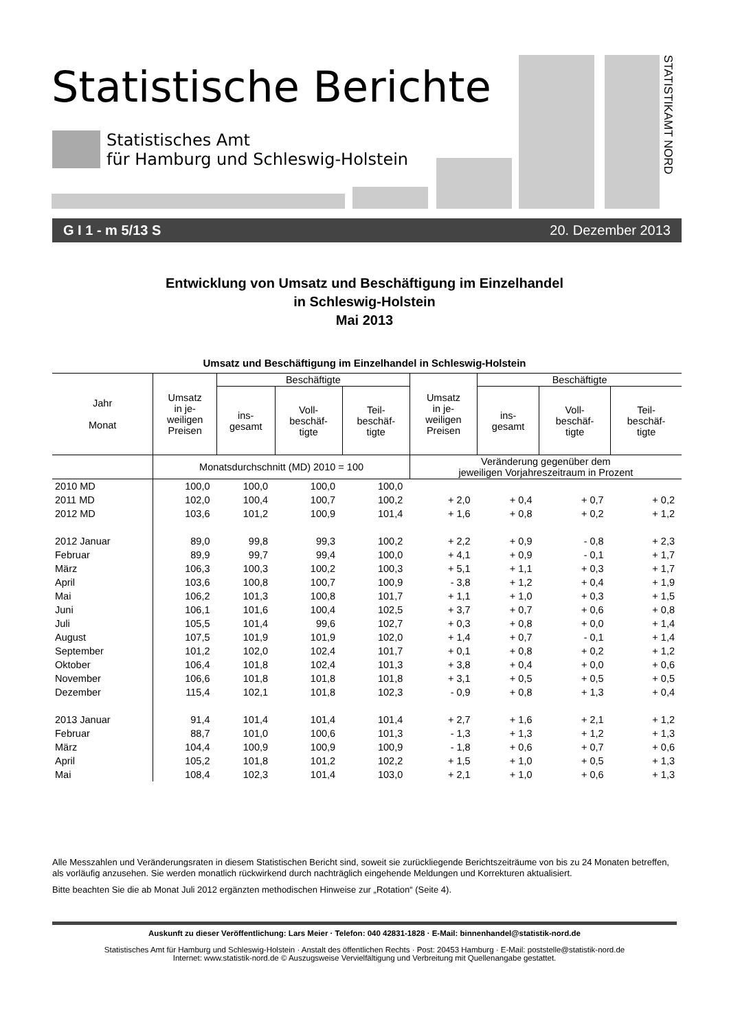Statistische Berichte
Statistisches Amt
für Hamburg und Schleswig-Holstein
STATISTIKAMT NORD
G I 1 - m 5/13 S 20. Dezember 2013
Entwicklung von Umsatz und Beschäftigung im Einzelhandel
in Schleswig-Holstein
Mai 2013
Umsatz und Beschäftigung im Einzelhandel in Schleswig-Holstein
| Jahr Monat | Umsatz in je- weiligen Preisen | Beschäftigte | | | Umsatz in je- weiligen Preisen | Beschäftigte | | |
| --- | --- | --- | --- | --- | --- | --- | --- | --- |
| | | ins- gesamt | Voll- beschäf- tigte | Teil- beschäf- tigte | | ins- gesamt | Voll- beschäf- tigte | Teil- beschäf- tigte |
| | Monatsdurchschnitt (MD) 2010 = 100 | | | | Veränderung gegenüber dem jeweiligen Vorjahreszeitraum in Prozent | | | |
| 2010 MD | 100,0 | 100,0 | 100,0 | 100,0 | | | | |
| 2011 MD | 102,0 | 100,4 | 100,7 | 100,2 | + 2,0 | + 0,4 | + 0,7 | + 0,2 |
| 2012 MD | 103,6 | 101,2 | 100,9 | 101,4 | + 1,6 | + 0,8 | + 0,2 | + 1,2 |
| 2012 Januar | 89,0 | 99,8 | 99,3 | 100,2 | + 2,2 | + 0,9 | - 0,8 | + 2,3 |
| Februar | 89,9 | 99,7 | 99,4 | 100,0 | + 4,1 | + 0,9 | - 0,1 | + 1,7 |
| März | 106,3 | 100,3 | 100,2 | 100,3 | + 5,1 | + 1,1 | + 0,3 | + 1,7 |
| April | 103,6 | 100,8 | 100,7 | 100,9 | - 3,8 | + 1,2 | + 0,4 | + 1,9 |
| Mai | 106,2 | 101,3 | 100,8 | 101,7 | + 1,1 | + 1,0 | + 0,3 | + 1,5 |
| Juni | 106,1 | 101,6 | 100,4 | 102,5 | + 3,7 | + 0,7 | + 0,6 | + 0,8 |
| Juli | 105,5 | 101,4 | 99,6 | 102,7 | + 0,3 | + 0,8 | + 0,0 | + 1,4 |
| August | 107,5 | 101,9 | 101,9 | 102,0 | + 1,4 | + 0,7 | - 0,1 | + 1,4 |
| September | 101,2 | 102,0 | 102,4 | 101,7 | + 0,1 | + 0,8 | + 0,2 | + 1,2 |
| Oktober | 106,4 | 101,8 | 102,4 | 101,3 | + 3,8 | + 0,4 | + 0,0 | + 0,6 |
| November | 106,6 | 101,8 | 101,8 | 101,8 | + 3,1 | + 0,5 | + 0,5 | + 0,5 |
| Dezember | 115,4 | 102,1 | 101,8 | 102,3 | - 0,9 | + 0,8 | + 1,3 | + 0,4 |
| 2013 Januar | 91,4 | 101,4 | 101,4 | 101,4 | + 2,7 | + 1,6 | + 2,1 | + 1,2 |
| Februar | 88,7 | 101,0 | 100,6 | 101,3 | - 1,3 | + 1,3 | + 1,2 | + 1,3 |
| März | 104,4 | 100,9 | 100,9 | 100,9 | - 1,8 | + 0,6 | + 0,7 | + 0,6 |
| April | 105,2 | 101,8 | 101,2 | 102,2 | + 1,5 | + 1,0 | + 0,5 | + 1,3 |
| Mai | 108,4 | 102,3 | 101,4 | 103,0 | + 2,1 | + 1,0 | + 0,6 | + 1,3 |
Alle Messzahlen und Veränderungsraten in diesem Statistischen Bericht sind, soweit sie zurückliegende Berichtszeiträume von bis zu 24 Monaten betreffen, als vorläufig anzusehen. Sie werden monatlich rückwirkend durch nachträglich eingehende Meldungen und Korrekturen aktualisiert.
Bitte beachten Sie die ab Monat Juli 2012 ergänzten methodischen Hinweise zur „Rotation“ (Seite 4).
Auskunft zu dieser Veröffentlichung: Lars Meier · Telefon: 040 42831-1828 · E-Mail: binnenhandel@statistik-nord.de
Statistisches Amt für Hamburg und Schleswig-Holstein · Anstalt des öffentlichen Rechts · Post: 20453 Hamburg · E-Mail: poststelle@statistik-nord.de
Internet: www.statistik-nord.de © Auszugsweise Vervielfältigung und Verbreitung mit Quellenangabe gestattet.